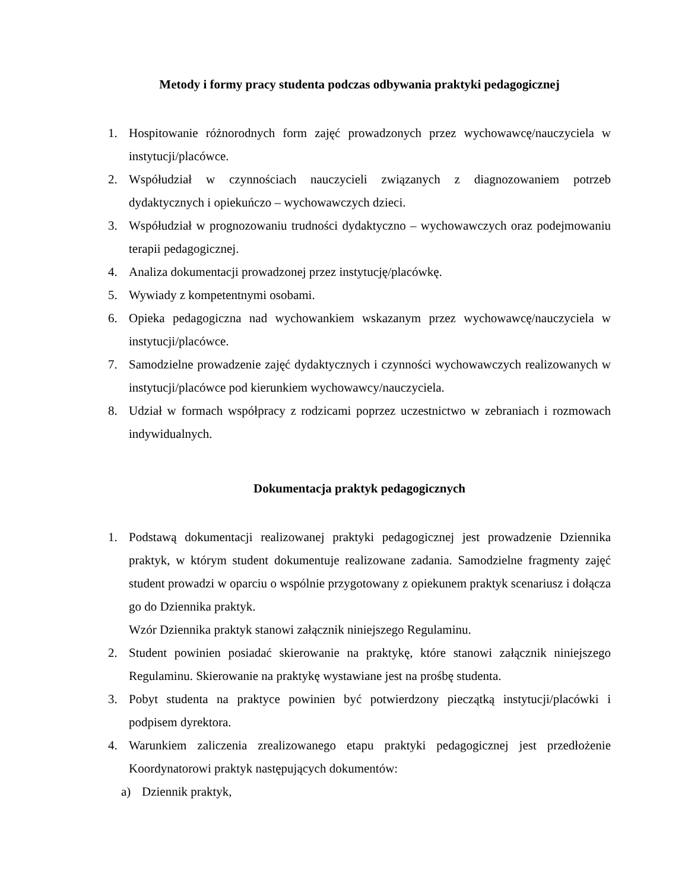Metody i formy pracy studenta podczas odbywania praktyki pedagogicznej
1. Hospitowanie różnorodnych form zajęć prowadzonych przez wychowawcę/nauczyciela w instytucji/placówce.
2. Współudział w czynnościach nauczycieli związanych z diagnozowaniem potrzeb dydaktycznych i opiekuńczo – wychowawczych dzieci.
3. Współudział w prognozowaniu trudności dydaktyczno – wychowawczych oraz podejmowaniu terapii pedagogicznej.
4. Analiza dokumentacji prowadzonej przez instytucję/placówkę.
5. Wywiady z kompetentnymi osobami.
6. Opieka pedagogiczna nad wychowankiem wskazanym przez wychowawcę/nauczyciela w instytucji/placówce.
7. Samodzielne prowadzenie zajęć dydaktycznych i czynności wychowawczych realizowanych w instytucji/placówce pod kierunkiem wychowawcy/nauczyciela.
8. Udział w formach współpracy z rodzicami poprzez uczestnictwo w zebraniach i rozmowach indywidualnych.
Dokumentacja praktyk pedagogicznych
1. Podstawą dokumentacji realizowanej praktyki pedagogicznej jest prowadzenie Dziennika praktyk, w którym student dokumentuje realizowane zadania. Samodzielne fragmenty zajęć student prowadzi w oparciu o wspólnie przygotowany z opiekunem praktyk scenariusz i dołącza go do Dziennika praktyk.
Wzór Dziennika praktyk stanowi załącznik niniejszego Regulaminu.
2. Student powinien posiadać skierowanie na praktykę, które stanowi załącznik niniejszego Regulaminu. Skierowanie na praktykę wystawiane jest na prośbę studenta.
3. Pobyt studenta na praktyce powinien być potwierdzony pieczątką instytucji/placówki i podpisem dyrektora.
4. Warunkiem zaliczenia zrealizowanego etapu praktyki pedagogicznej jest przedłożenie Koordynatorowi praktyk następujących dokumentów:
a) Dziennik praktyk,